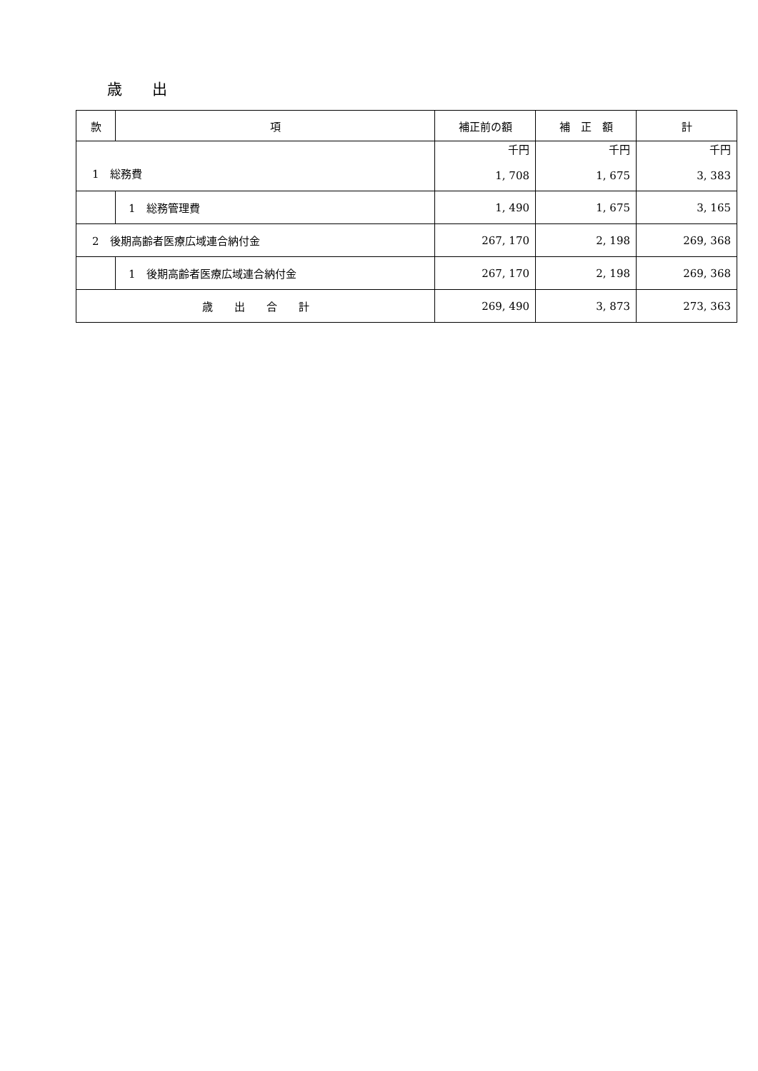歳　　出
| 款 | 項 | 補正前の額 | 補 正 額 | 計 |
| --- | --- | --- | --- | --- |
| 1 総務費 | | 千円 1, 708 | 千円 1, 675 | 千円 3, 383 |
| | 1 総務管理費 | 1, 490 | 1, 675 | 3, 165 |
| 2 後期高齢者医療広域連合納付金 | | 267, 170 | 2, 198 | 269, 368 |
| | 1 後期高齢者医療広域連合納付金 | 267, 170 | 2, 198 | 269, 368 |
| 歳 出 合 計 | | 269, 490 | 3, 873 | 273, 363 |